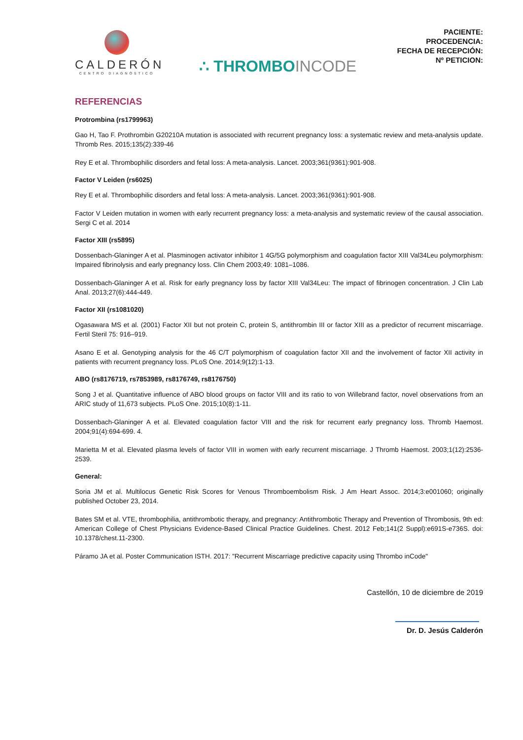CALDERÓN
CENTRO DIAGNÓSTICO
∴ THROMBOINCODE
PACIENTE:
PROCEDENCIA:
FECHA DE RECEPCIÓN:
Nº PETICION:
REFERENCIAS
Protrombina (rs1799963)
Gao H, Tao F. Prothrombin G20210A mutation is associated with recurrent pregnancy loss: a systematic review and meta-analysis update. Thromb Res. 2015;135(2):339-46
Rey E et al. Thrombophilic disorders and fetal loss: A meta-analysis. Lancet. 2003;361(9361):901-908.
Factor V Leiden (rs6025)
Rey E et al. Thrombophilic disorders and fetal loss: A meta-analysis. Lancet. 2003;361(9361):901-908.
Factor V Leiden mutation in women with early recurrent pregnancy loss: a meta-analysis and systematic review of the causal association. Sergi C et al. 2014
Factor XIII (rs5895)
Dossenbach-Glaninger A et al. Plasminogen activator inhibitor 1 4G/5G polymorphism and coagulation factor XIII Val34Leu polymorphism: Impaired fibrinolysis and early pregnancy loss. Clin Chem 2003;49: 1081–1086.
Dossenbach-Glaninger A et al. Risk for early pregnancy loss by factor XIII Val34Leu: The impact of fibrinogen concentration. J Clin Lab Anal. 2013;27(6):444-449.
Factor XII (rs1081020)
Ogasawara MS et al. (2001) Factor XII but not protein C, protein S, antithrombin III or factor XIII as a predictor of recurrent miscarriage. Fertil Steril 75: 916–919.
Asano E et al. Genotyping analysis for the 46 C/T polymorphism of coagulation factor XII and the involvement of factor XII activity in patients with recurrent pregnancy loss. PLoS One. 2014;9(12):1-13.
ABO (rs8176719, rs7853989, rs8176749, rs8176750)
Song J et al. Quantitative influence of ABO blood groups on factor VIII and its ratio to von Willebrand factor, novel observations from an ARIC study of 11,673 subjects. PLoS One. 2015;10(8):1-11.
Dossenbach-Glaninger A et al. Elevated coagulation factor VIII and the risk for recurrent early pregnancy loss. Thromb Haemost. 2004;91(4):694-699. 4.
Marietta M et al. Elevated plasma levels of factor VIII in women with early recurrent miscarriage. J Thromb Haemost. 2003;1(12):2536-2539.
General:
Soria JM et al. Multilocus Genetic Risk Scores for Venous Thromboembolism Risk. J Am Heart Assoc. 2014;3:e001060; originally published October 23, 2014.
Bates SM et al. VTE, thrombophilia, antithrombotic therapy, and pregnancy: Antithrombotic Therapy and Prevention of Thrombosis, 9th ed: American College of Chest Physicians Evidence-Based Clinical Practice Guidelines. Chest. 2012 Feb;141(2 Suppl):e691S-e736S. doi: 10.1378/chest.11-2300.
Páramo JA et al. Poster Communication ISTH. 2017: "Recurrent Miscarriage predictive capacity using Thrombo inCode"
Castellón, 10 de diciembre de 2019
Dr. D. Jesús Calderón